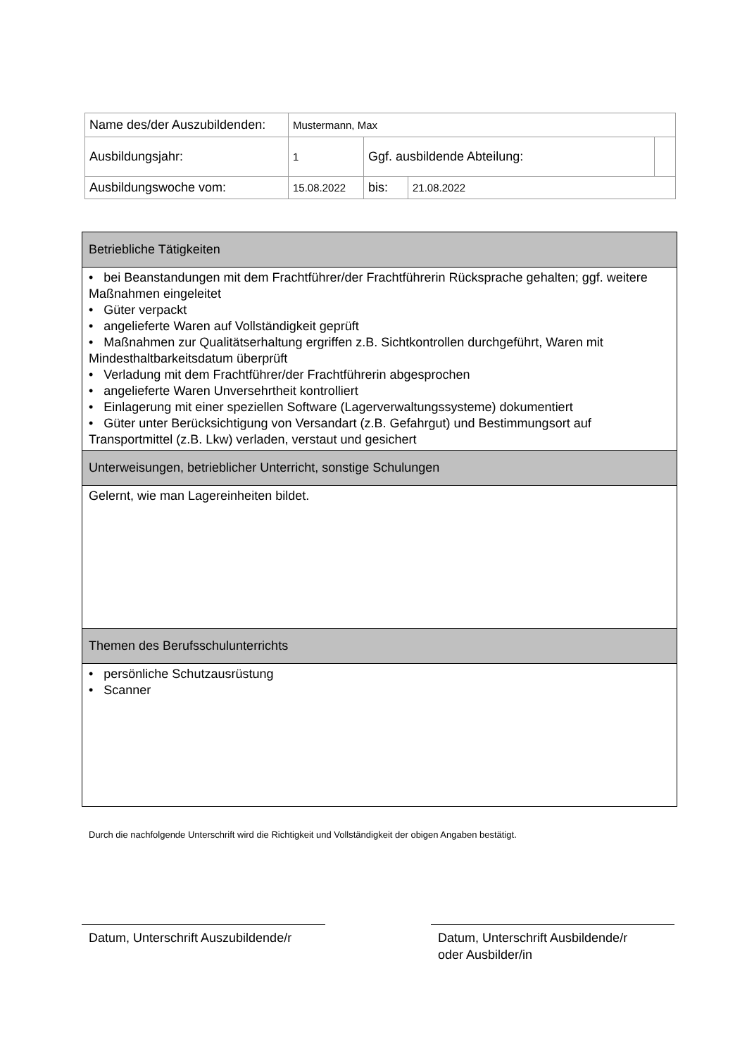| Name des/der Auszubildenden: | Mustermann, Max | | | |
| Ausbildungsjahr: | 1 | Ggf. ausbildende Abteilung: | | |
| Ausbildungswoche vom: | 15.08.2022 | bis: | 21.08.2022 | |
| Betriebliche Tätigkeiten |
| --- |
| • bei Beanstandungen mit dem Frachtführer/der Frachtführerin Rücksprache gehalten; ggf. weitere Maßnahmen eingeleitet • Güter verpackt • angelieferte Waren auf Vollständigkeit geprüft • Maßnahmen zur Qualitätserhaltung ergriffen z.B. Sichtkontrollen durchgeführt, Waren mit Mindesthaltbarkeitsdatum überprüft • Verladung mit dem Frachtführer/der Frachtführerin abgesprochen • angelieferte Waren Unversehrtheit kontrolliert • Einlagerung mit einer speziellen Software (Lagerverwaltungssysteme) dokumentiert • Güter unter Berücksichtigung von Versandart (z.B. Gefahrgut) und Bestimmungsort auf Transportmittel (z.B. Lkw) verladen, verstaut und gesichert |
| Unterweisungen, betrieblicher Unterricht, sonstige Schulungen |
| Gelernt, wie man Lagereinheiten bildet. |
| Themen des Berufsschulunterrichts |
| • persönliche Schutzausrüstung • Scanner |
Durch die nachfolgende Unterschrift wird die Richtigkeit und Vollständigkeit der obigen Angaben bestätigt.
Datum, Unterschrift Auszubildende/r
Datum, Unterschrift Ausbildende/r
oder Ausbilder/in